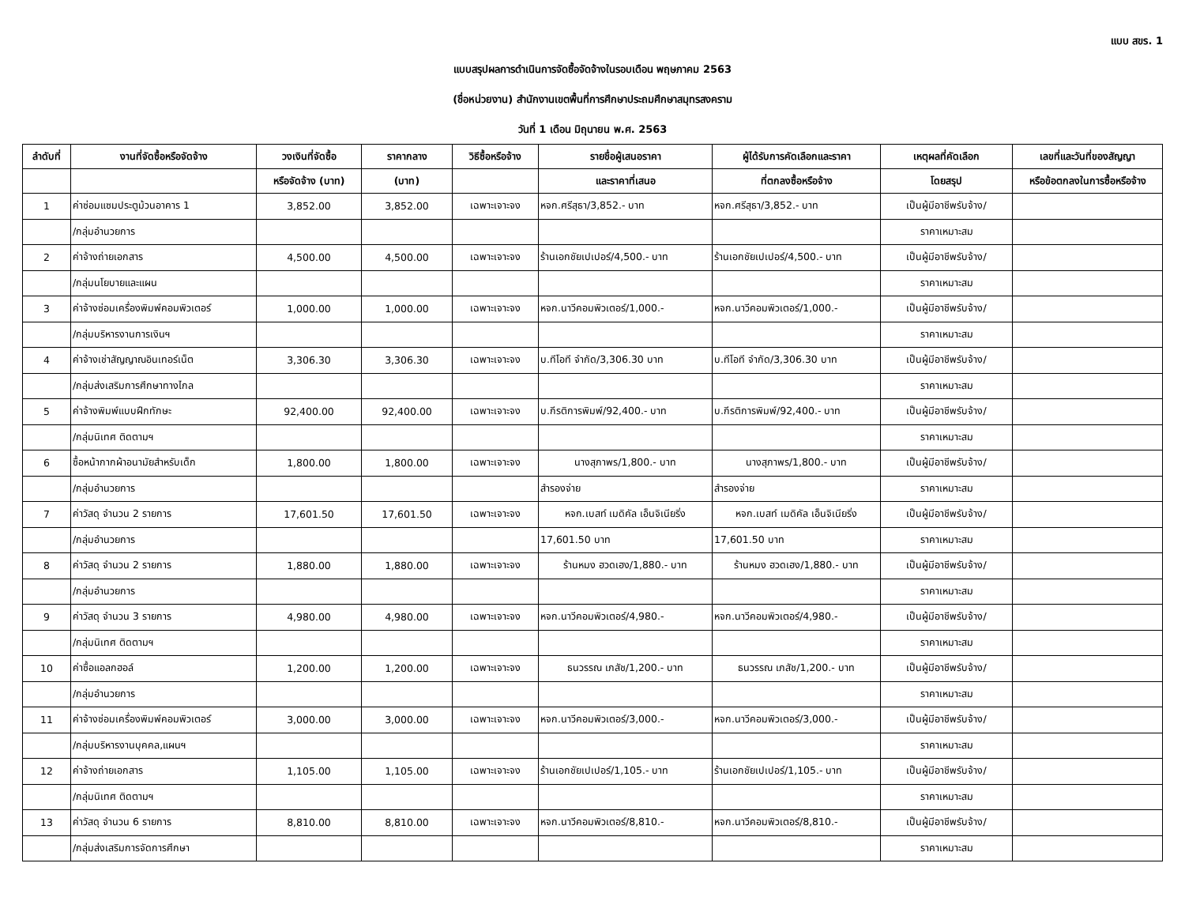แบบ สขร. 1
แบบสรุปผลการดำเนินการจัดซื้อจัดจ้างในรอบเดือน พฤษภาคม 2563
(ชื่อหน่วยงาน) สำนักงานเขตพื้นที่การศึกษาประถมศึกษาสมุทรสงคราม
วันที่ 1 เดือน มิถุนายน พ.ศ. 2563
| ลำดับที่ | งานที่จัดซื้อหรือจัดจ้าง | วงเงินที่จัดซื้อ | ราคากลาง | วิธีซื้อหรือจ้าง | รายชื่อผู้เสนอราคา | ผู้ได้รับการคัดเลือกและราคา | เหตุผลที่คัดเลือก | เลขที่และวันที่ของสัญญา |
| --- | --- | --- | --- | --- | --- | --- | --- | --- |
| | | หรือจัดจ้าง (บาท) | (บาท) | | และราคาที่เสนอ | ที่ตกลงซื้อหรือจ้าง | โดยสรุป | หรือข้อตกลงในการซื้อหรือจ้าง |
| 1 | ค่าซ่อมแซมประตูม้วนอาคาร 1 | 3,852.00 | 3,852.00 | เฉพาะเจาะจง | หจก.ศรีสุธา/3,852.- บาท | หจก.ศรีสุธา/3,852.- บาท | เป็นผู้มีอาชีพรับจ้าง/ | |
| | /กลุ่มอำนวยการ | | | | | | ราคาเหมาะสม | |
| 2 | ค่าจ้างถ่ายเอกสาร | 4,500.00 | 4,500.00 | เฉพาะเจาะจง | ร้านเอกชัยเปเปอร์/4,500.- บาท | ร้านเอกชัยเปเปอร์/4,500.- บาท | เป็นผู้มีอาชีพรับจ้าง/ | |
| | /กลุ่มนโยบายและแผน | | | | | | ราคาเหมาะสม | |
| 3 | ค่าจ้างซ่อมเครื่องพิมพ์คอมพิวเตอร์ | 1,000.00 | 1,000.00 | เฉพาะเจาะจง | หจก.นาวีคอมพิวเตอร์/1,000.- | หจก.นาวีคอมพิวเตอร์/1,000.- | เป็นผู้มีอาชีพรับจ้าง/ | |
| | /กลุ่มบริหารงานการเงินฯ | | | | | | ราคาเหมาะสม | |
| 4 | ค่าจ้างเช่าสัญญาณอินเทอร์เน็ต | 3,306.30 | 3,306.30 | เฉพาะเจาะจง | บ.ทีโอที จำกัด/3,306.30 บาท | บ.ทีโอที จำกัด/3,306.30 บาท | เป็นผู้มีอาชีพรับจ้าง/ | |
| | /กลุ่มส่งเสริมการศึกษาทางไกล | | | | | | ราคาเหมาะสม | |
| 5 | ค่าจ้างพิมพ์แบบฝึกทักษะ | 92,400.00 | 92,400.00 | เฉพาะเจาะจง | บ.กีรติการพิมพ์/92,400.- บาท | บ.กีรติการพิมพ์/92,400.- บาท | เป็นผู้มีอาชีพรับจ้าง/ | |
| | /กลุ่มนิเทศ ติดตามฯ | | | | | | ราคาเหมาะสม | |
| 6 | ซื้อหน้ากากผ้าอนามัยสำหรับเด็ก | 1,800.00 | 1,800.00 | เฉพาะเจาะจง | นางสุภาพร/1,800.- บาท | นางสุภาพร/1,800.- บาท | เป็นผู้มีอาชีพรับจ้าง/ | |
| | /กลุ่มอำนวยการ | | | | สำรองจ่าย | สำรองจ่าย | ราคาเหมาะสม | |
| 7 | ค่าวัสดุ จำนวน 2 รายการ | 17,601.50 | 17,601.50 | เฉพาะเจาะจง | หจก.เบสท์ เมดิคัล เอ็นจิเนียริ่ง | หจก.เบสท์ เมดิคัล เอ็นจิเนียริ่ง | เป็นผู้มีอาชีพรับจ้าง/ | |
| | /กลุ่มอำนวยการ | | | | 17,601.50 บาท | 17,601.50 บาท | ราคาเหมาะสม | |
| 8 | ค่าวัสดุ จำนวน 2 รายการ | 1,880.00 | 1,880.00 | เฉพาะเจาะจง | ร้านหมง ฮวดเฮง/1,880.- บาท | ร้านหมง ฮวดเฮง/1,880.- บาท | เป็นผู้มีอาชีพรับจ้าง/ | |
| | /กลุ่มอำนวยการ | | | | | | ราคาเหมาะสม | |
| 9 | ค่าวัสดุ จำนวน 3 รายการ | 4,980.00 | 4,980.00 | เฉพาะเจาะจง | หจก.นาวีคอมพิวเตอร์/4,980.- | หจก.นาวีคอมพิวเตอร์/4,980.- | เป็นผู้มีอาชีพรับจ้าง/ | |
| | /กลุ่มนิเทศ ติดตามฯ | | | | | | ราคาเหมาะสม | |
| 10 | ค่าซื้อแอลกฮอล์ | 1,200.00 | 1,200.00 | เฉพาะเจาะจง | ธนวรรณ เภสัช/1,200.- บาท | ธนวรรณ เภสัช/1,200.- บาท | เป็นผู้มีอาชีพรับจ้าง/ | |
| | /กลุ่มอำนวยการ | | | | | | ราคาเหมาะสม | |
| 11 | ค่าจ้างซ่อมเครื่องพิมพ์คอมพิวเตอร์ | 3,000.00 | 3,000.00 | เฉพาะเจาะจง | หจก.นาวีคอมพิวเตอร์/3,000.- | หจก.นาวีคอมพิวเตอร์/3,000.- | เป็นผู้มีอาชีพรับจ้าง/ | |
| | /กลุ่มบริหารงานบุคคล,แผนฯ | | | | | | ราคาเหมาะสม | |
| 12 | ค่าจ้างถ่ายเอกสาร | 1,105.00 | 1,105.00 | เฉพาะเจาะจง | ร้านเอกชัยเปเปอร์/1,105.- บาท | ร้านเอกชัยเปเปอร์/1,105.- บาท | เป็นผู้มีอาชีพรับจ้าง/ | |
| | /กลุ่มนิเทศ ติดตามฯ | | | | | | ราคาเหมาะสม | |
| 13 | ค่าวัสดุ จำนวน 6 รายการ | 8,810.00 | 8,810.00 | เฉพาะเจาะจง | หจก.นาวีคอมพิวเตอร์/8,810.- | หจก.นาวีคอมพิวเตอร์/8,810.- | เป็นผู้มีอาชีพรับจ้าง/ | |
| | /กลุ่มส่งเสริมการจัดการศึกษา | | | | | | ราคาเหมาะสม | |